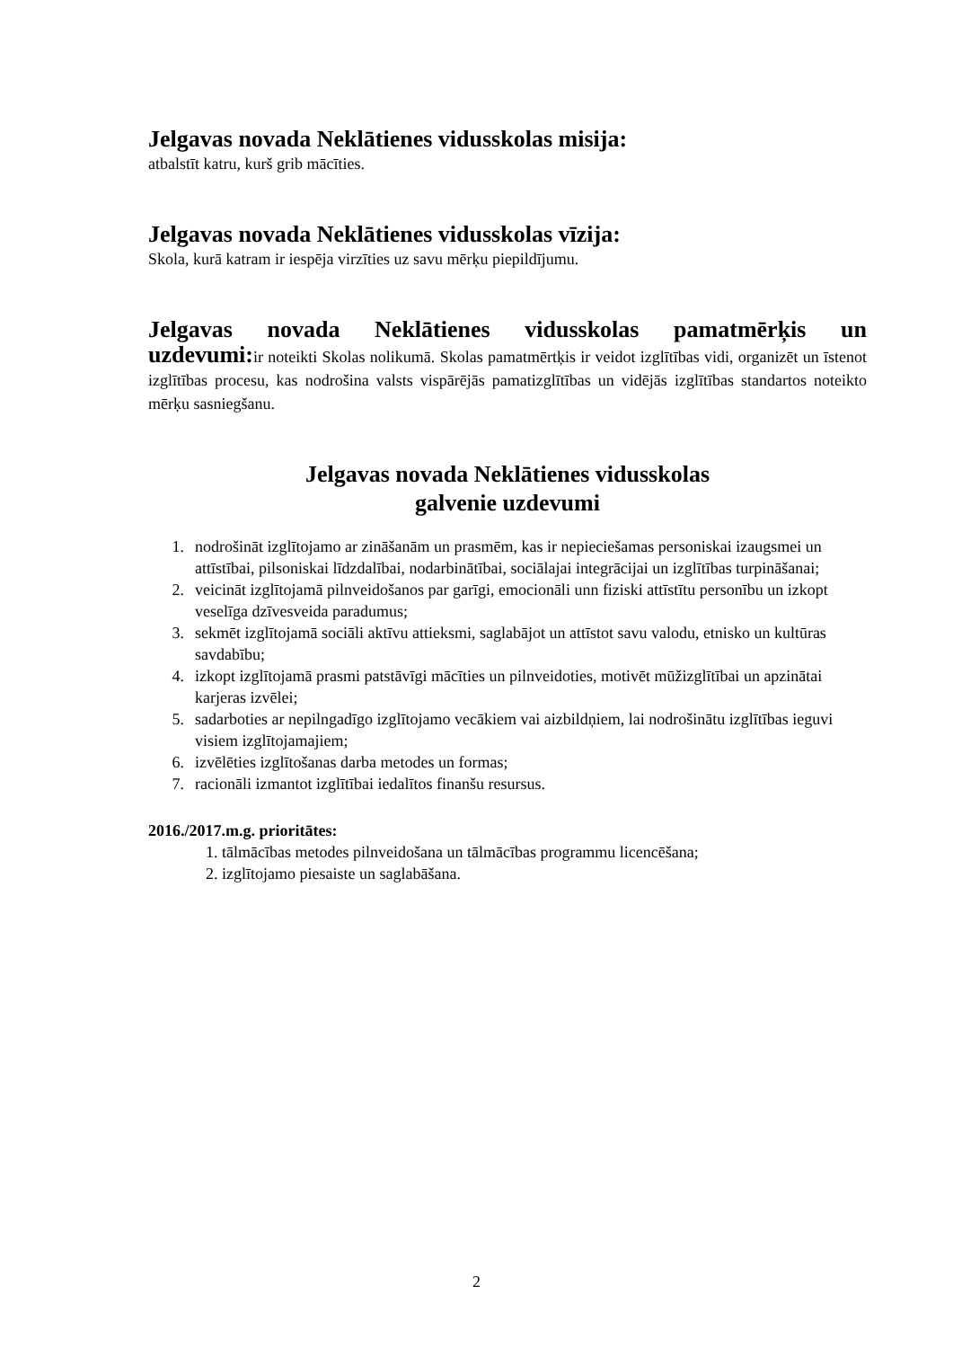Jelgavas novada Neklātienes vidusskolas misija:
atbalstīt katru, kurš grib mācīties.
Jelgavas novada Neklātienes vidusskolas vīzija:
Skola, kurā katram ir iespēja virzīties uz savu mērķu piepildījumu.
Jelgavas novada Neklātienes vidusskolas pamatmērķis un
uzdevumi: ir noteikti Skolas nolikumā. Skolas pamatmērtķis ir veidot izglītības vidi, organizēt un īstenot izglītības procesu, kas nodrošina valsts vispārējās pamatizglītības un vidējās izglītības standartos noteikto mērķu sasniegšanu.
Jelgavas novada Neklātienes vidusskolas
galvenie uzdevumi
1. nodrošināt izglītojamo ar zināšanām un prasmēm, kas ir nepieciešamas personiskai izaugsmei un attīstībai, pilsoniskai līdzdalībai, nodarbinātībai, sociālajai integrācijai un izglītības turpināšanai;
2. veicināt izglītojamā pilnveidošanos par garīgi, emocionāli unn fiziski attīstītu personību un izkopt veselīga dzīvesveida paradumus;
3. sekmēt izglītojamā sociāli aktīvu attieksmi, saglabājot un attīstot savu valodu, etnisko un kultūras savdabību;
4. izkopt izglītojamā prasmi patstāvīgi mācīties un pilnveidoties, motivēt mūžizglītībai un apzinātai karjeras izvēlei;
5. sadarboties ar nepilngadīgo izglītojamo vecākiem vai aizbildņiem, lai nodrošinātu izglītības ieguvi visiem izglītojamajiem;
6. izvēlēties izglītošanas darba metodes un formas;
7. racionāli izmantot izglītībai iedalītos finanšu resursus.
2016./2017.m.g. prioritātes:
1. tālmācības metodes pilnveidošana un tālmācības programmu licencēšana;
2. izglītojamo piesaiste un saglabāšana.
2